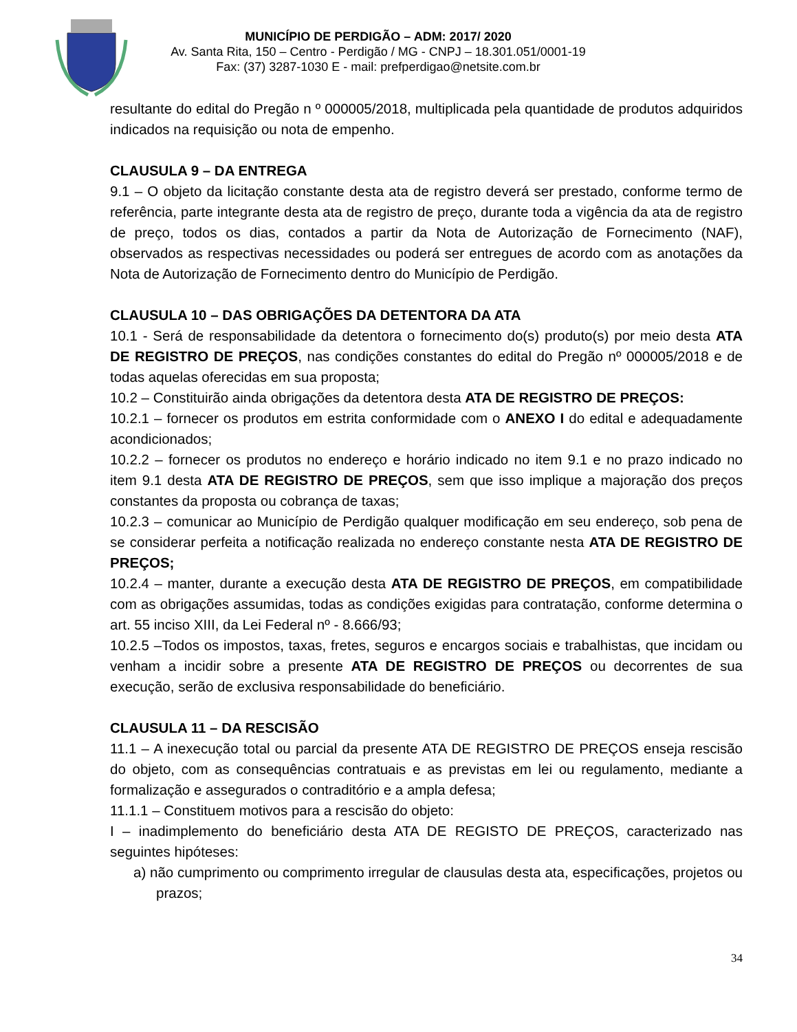MUNICÍPIO DE PERDIGÃO – ADM: 2017/ 2020
Av. Santa Rita, 150 – Centro - Perdigão / MG - CNPJ – 18.301.051/0001-19
Fax: (37) 3287-1030 E - mail: prefperdigao@netsite.com.br
resultante do edital do Pregão n º 000005/2018, multiplicada pela quantidade de produtos adquiridos indicados na requisição ou nota de empenho.
CLAUSULA 9 – DA ENTREGA
9.1 – O objeto da licitação constante desta ata de registro deverá ser prestado, conforme termo de referência, parte integrante desta ata de registro de preço, durante toda a vigência da ata de registro de preço, todos os dias, contados a partir da Nota de Autorização de Fornecimento (NAF), observados as respectivas necessidades ou poderá ser entregues de acordo com as anotações da Nota de Autorização de Fornecimento dentro do Município de Perdigão.
CLAUSULA 10 – DAS OBRIGAÇÕES DA DETENTORA DA ATA
10.1 - Será de responsabilidade da detentora o fornecimento do(s) produto(s) por meio desta ATA DE REGISTRO DE PREÇOS, nas condições constantes do edital do Pregão nº 000005/2018 e de todas aquelas oferecidas em sua proposta;
10.2 – Constituirão ainda obrigações da detentora desta ATA DE REGISTRO DE PREÇOS:
10.2.1 – fornecer os produtos em estrita conformidade com o ANEXO I do edital e adequadamente acondicionados;
10.2.2 – fornecer os produtos no endereço e horário indicado no item 9.1 e no prazo indicado no item 9.1 desta ATA DE REGISTRO DE PREÇOS, sem que isso implique a majoração dos preços constantes da proposta ou cobrança de taxas;
10.2.3 – comunicar ao Município de Perdigão qualquer modificação em seu endereço, sob pena de se considerar perfeita a notificação realizada no endereço constante nesta ATA DE REGISTRO DE PREÇOS;
10.2.4 – manter, durante a execução desta ATA DE REGISTRO DE PREÇOS, em compatibilidade com as obrigações assumidas, todas as condições exigidas para contratação, conforme determina o art. 55 inciso XIII, da Lei Federal nº - 8.666/93;
10.2.5 –Todos os impostos, taxas, fretes, seguros e encargos sociais e trabalhistas, que incidam ou venham a incidir sobre a presente ATA DE REGISTRO DE PREÇOS ou decorrentes de sua execução, serão de exclusiva responsabilidade do beneficiário.
CLAUSULA 11 – DA RESCISÃO
11.1 – A inexecução total ou parcial da presente ATA DE REGISTRO DE PREÇOS enseja rescisão do objeto, com as consequências contratuais e as previstas em lei ou regulamento, mediante a formalização e assegurados o contraditório e a ampla defesa;
11.1.1 – Constituem motivos para a rescisão do objeto:
I – inadimplemento do beneficiário desta ATA DE REGISTO DE PREÇOS, caracterizado nas seguintes hipóteses:
a) não cumprimento ou comprimento irregular de clausulas desta ata, especificações, projetos ou prazos;
34